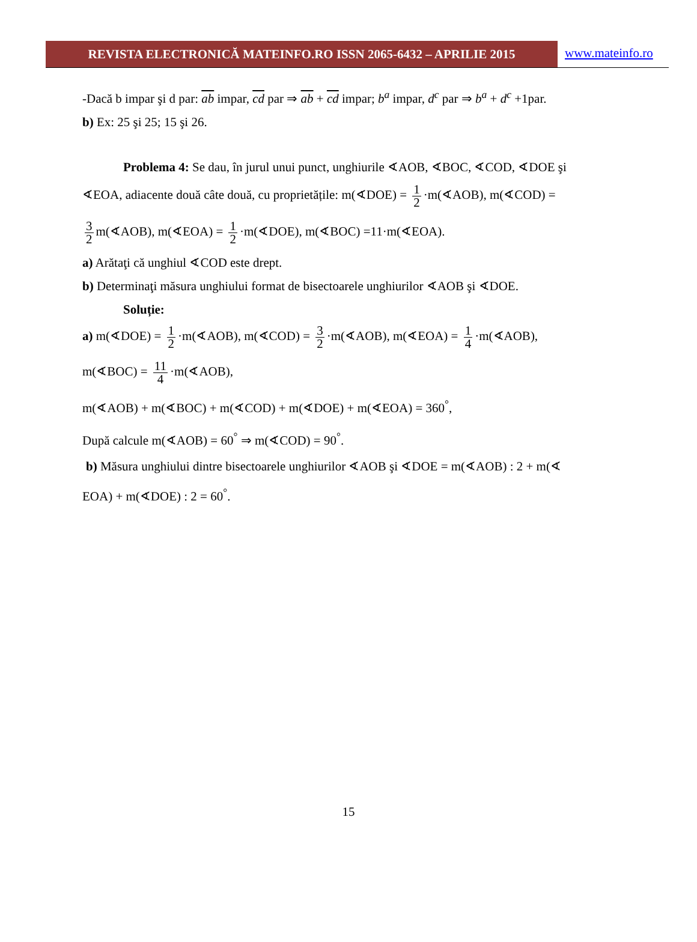REVISTA ELECTRONICĂ MATEINFO.RO ISSN 2065-6432 – APRILIE 2015
www.mateinfo.ro
-Dacă b impar şi d par: ab impar, cd par ⇒ ab + cd impar; b<sup>a</sup> impar, d<sup>c</sup> par ⇒ b<sup>a</sup> + d<sup>c</sup> +1par.
b) Ex: 25 şi 25; 15 şi 26.
Problema 4: Se dau, în jurul unui punct, unghiurile ∢AOB, ∢BOC, ∢COD, ∢DOE şi
∢EOA, adiacente două câte două, cu proprietățile: m(∢DOE) = 1 2 ·m(∢AOB), m(∢COD) =
3 2 m(∢AOB), m(∢EOA) = 1 2 ·m(∢DOE), m(∢BOC) =11·m(∢EOA).
a) Arătaţi că unghiul ∢COD este drept.
b) Determinaţi măsura unghiului format de bisectoarele unghiurilor ∢AOB şi ∢DOE.
Soluție:
a) m(∢DOE) = 1 2 ·m(∢AOB), m(∢COD) = 3 2 ·m(∢AOB), m(∢EOA) = 1 4 ·m(∢AOB),
m(∢BOC) = 11 4 ·m(∢AOB),
m(∢AOB) + m(∢BOC) + m(∢COD) + m(∢DOE) + m(∢EOA) = 360<sup>°</sup>,
După calcule m(∢AOB) = 60<sup>°</sup> ⇒ m(∢COD) = 90<sup>°</sup>.
b) Măsura unghiului dintre bisectoarele unghiurilor ∢AOB şi ∢DOE = m(∢AOB) : 2 + m(∢
EOA) + m(∢DOE) : 2 = 60<sup>°</sup>.
15